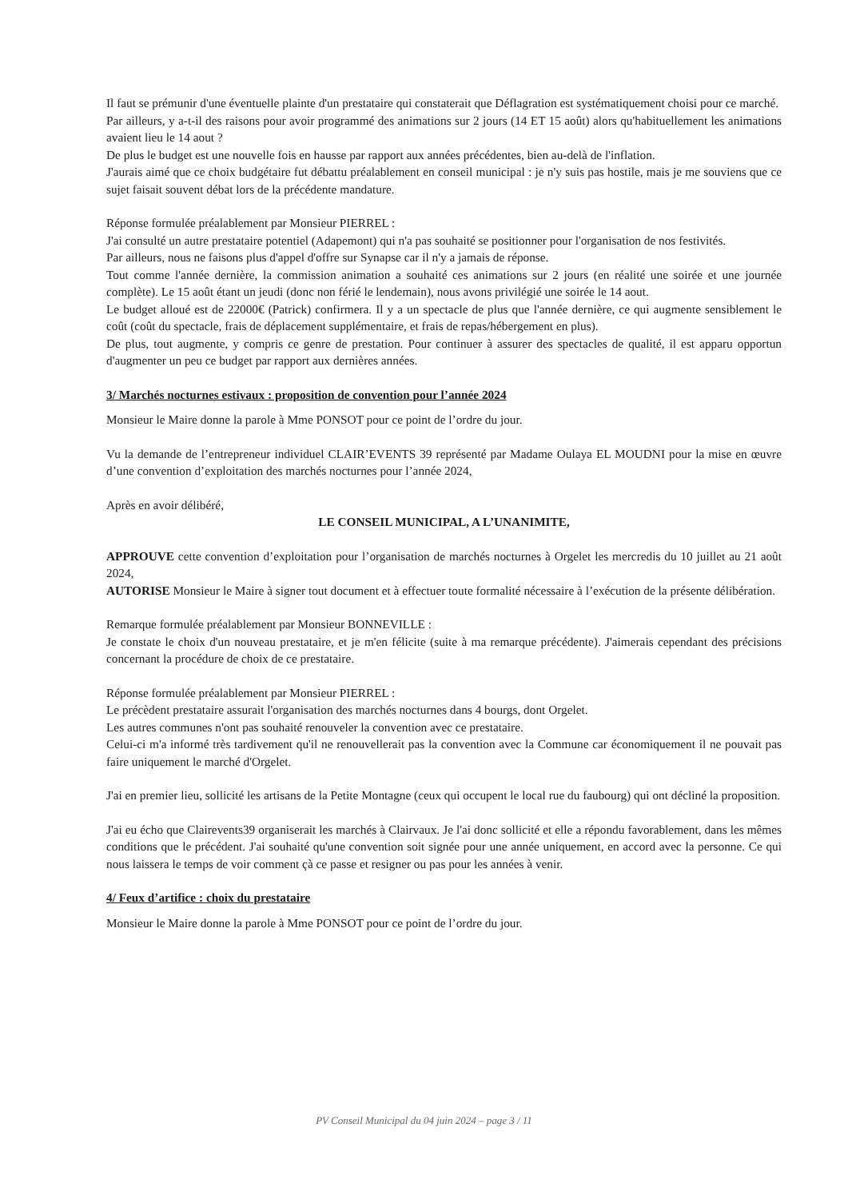Il faut se prémunir d'une éventuelle plainte d'un prestataire qui constaterait que Déflagration est systématiquement choisi pour ce marché.
Par ailleurs, y a-t-il des raisons pour avoir programmé des animations sur 2 jours (14 ET 15 août) alors qu'habituellement les animations avaient lieu le 14 aout ?
De plus le budget est une nouvelle fois en hausse par rapport aux années précédentes, bien au-delà de l'inflation.
J'aurais aimé que ce choix budgétaire fut débattu préalablement en conseil municipal : je n'y suis pas hostile, mais je me souviens que ce sujet faisait souvent débat lors de la précédente mandature.
Réponse formulée préalablement par Monsieur PIERREL :
J'ai consulté un autre prestataire potentiel (Adapemont) qui n'a pas souhaité se positionner pour l'organisation de nos festivités.
Par ailleurs, nous ne faisons plus d'appel d'offre sur Synapse car il n'y a jamais de réponse.
Tout comme l'année dernière, la commission animation a souhaité ces animations sur 2 jours (en réalité une soirée et une journée complète). Le 15 août étant un jeudi (donc non férié le lendemain), nous avons privilégié une soirée le 14 aout.
Le budget alloué est de 22000€ (Patrick) confirmera. Il y a un spectacle de plus que l'année dernière, ce qui augmente sensiblement le coût (coût du spectacle, frais de déplacement supplémentaire, et frais de repas/hébergement en plus).
De plus, tout augmente, y compris ce genre de prestation. Pour continuer à assurer des spectacles de qualité, il est apparu opportun d'augmenter un peu ce budget par rapport aux dernières années.
3/ Marchés nocturnes estivaux : proposition de convention pour l’année 2024
Monsieur le Maire donne la parole à Mme PONSOT pour ce point de l’ordre du jour.
Vu la demande de l’entrepreneur individuel CLAIR’EVENTS 39 représenté par Madame Oulaya EL MOUDNI pour la mise en œuvre d’une convention d’exploitation des marchés nocturnes pour l’année 2024,
Après en avoir délibéré,
LE CONSEIL MUNICIPAL, A L’UNANIMITE,
APPROUVE cette convention d’exploitation pour l’organisation de marchés nocturnes à Orgelet les mercredis du 10 juillet au 21 août 2024,
AUTORISE Monsieur le Maire à signer tout document et à effectuer toute formalité nécessaire à l’exécution de la présente délibération.
Remarque formulée préalablement par Monsieur BONNEVILLE :
Je constate le choix d'un nouveau prestataire, et je m'en félicite (suite à ma remarque précédente). J'aimerais cependant des précisions concernant la procédure de choix de ce prestataire.
Réponse formulée préalablement par Monsieur PIERREL :
Le précèdent prestataire assurait l'organisation des marchés nocturnes dans 4 bourgs, dont Orgelet.
Les autres communes n'ont pas souhaité renouveler la convention avec ce prestataire.
Celui-ci m'a informé très tardivement qu'il ne renouvellerait pas la convention avec la Commune car économiquement il ne pouvait pas faire uniquement le marché d'Orgelet.
J'ai en premier lieu, sollicité les artisans de la Petite Montagne (ceux qui occupent le local rue du faubourg) qui ont décliné la proposition.
J'ai eu écho que Clairevents39 organiserait les marchés à Clairvaux. Je l'ai donc sollicité et elle a répondu favorablement, dans les mêmes conditions que le précédent. J'ai souhaité qu'une convention soit signée pour une année uniquement, en accord avec la personne. Ce qui nous laissera le temps de voir comment çà ce passe et resigner ou pas pour les années à venir.
4/ Feux d’artifice : choix du prestataire
Monsieur le Maire donne la parole à Mme PONSOT pour ce point de l’ordre du jour.
PV Conseil Municipal du 04 juin 2024 – page 3 / 11